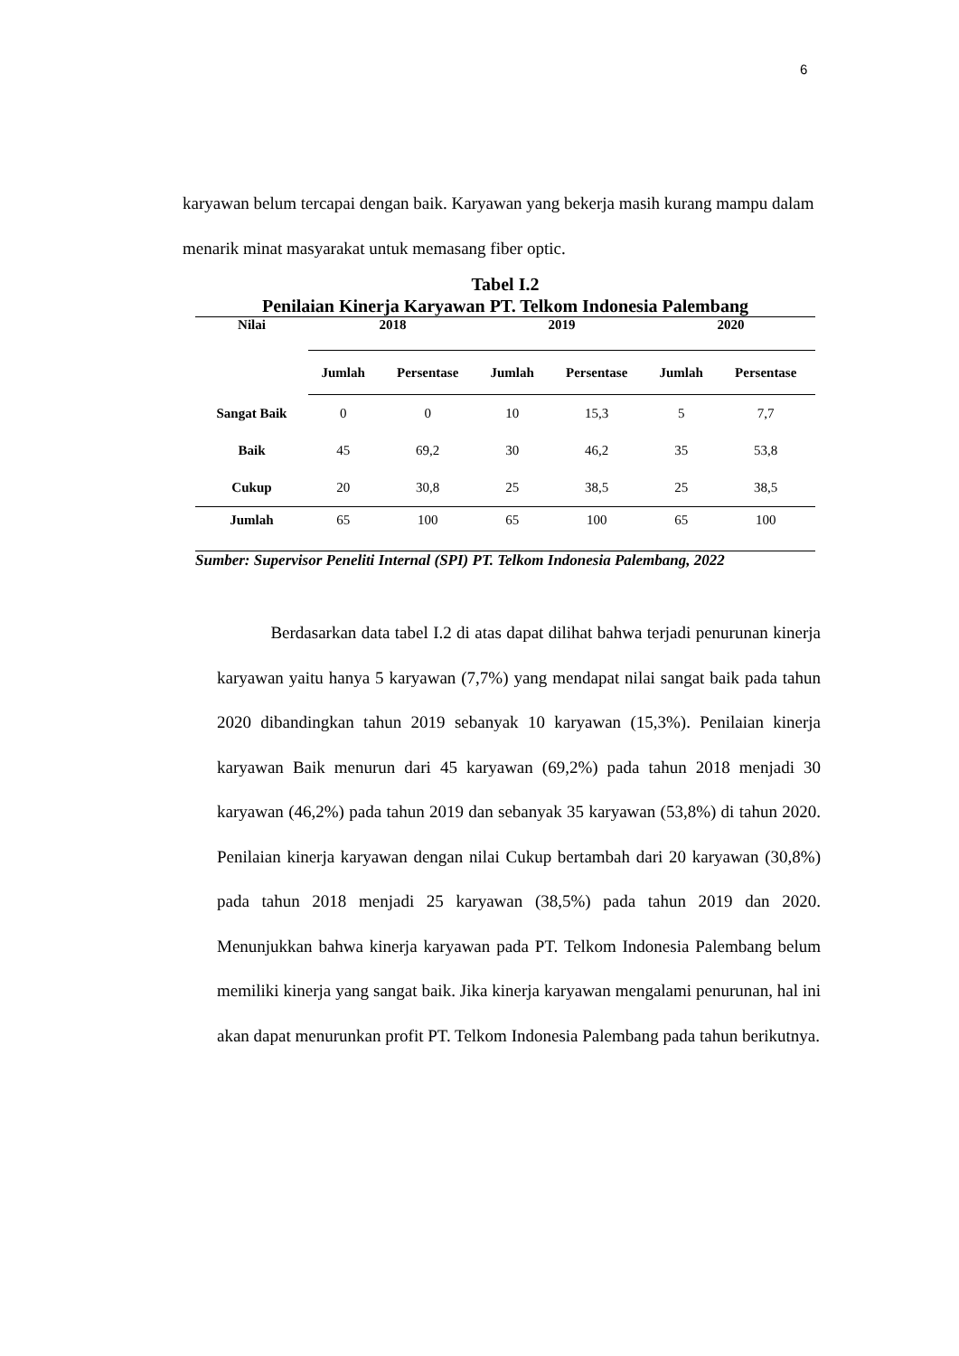6
karyawan belum tercapai dengan baik. Karyawan yang bekerja masih kurang mampu dalam menarik minat masyarakat untuk memasang fiber optic.
Tabel I.2
Penilaian Kinerja Karyawan PT. Telkom Indonesia Palembang
| Nilai | 2018 | | 2019 | | 2020 | |
| --- | --- | --- | --- | --- | --- | --- |
| | Jumlah | Persentase | Jumlah | Persentase | Jumlah | Persentase |
| Sangat Baik | 0 | 0 | 10 | 15,3 | 5 | 7,7 |
| Baik | 45 | 69,2 | 30 | 46,2 | 35 | 53,8 |
| Cukup | 20 | 30,8 | 25 | 38,5 | 25 | 38,5 |
| Jumlah | 65 | 100 | 65 | 100 | 65 | 100 |
Sumber: Supervisor Peneliti Internal (SPI) PT. Telkom Indonesia Palembang, 2022
Berdasarkan data tabel I.2 di atas dapat dilihat bahwa terjadi penurunan kinerja karyawan yaitu hanya 5 karyawan (7,7%) yang mendapat nilai sangat baik pada tahun 2020 dibandingkan tahun 2019 sebanyak 10 karyawan (15,3%). Penilaian kinerja karyawan Baik menurun dari 45 karyawan (69,2%) pada tahun 2018 menjadi 30 karyawan (46,2%) pada tahun 2019 dan sebanyak 35 karyawan (53,8%) di tahun 2020. Penilaian kinerja karyawan dengan nilai Cukup bertambah dari 20 karyawan (30,8%) pada tahun 2018 menjadi 25 karyawan (38,5%) pada tahun 2019 dan 2020. Menunjukkan bahwa kinerja karyawan pada PT. Telkom Indonesia Palembang belum memiliki kinerja yang sangat baik. Jika kinerja karyawan mengalami penurunan, hal ini akan dapat menurunkan profit PT. Telkom Indonesia Palembang pada tahun berikutnya.